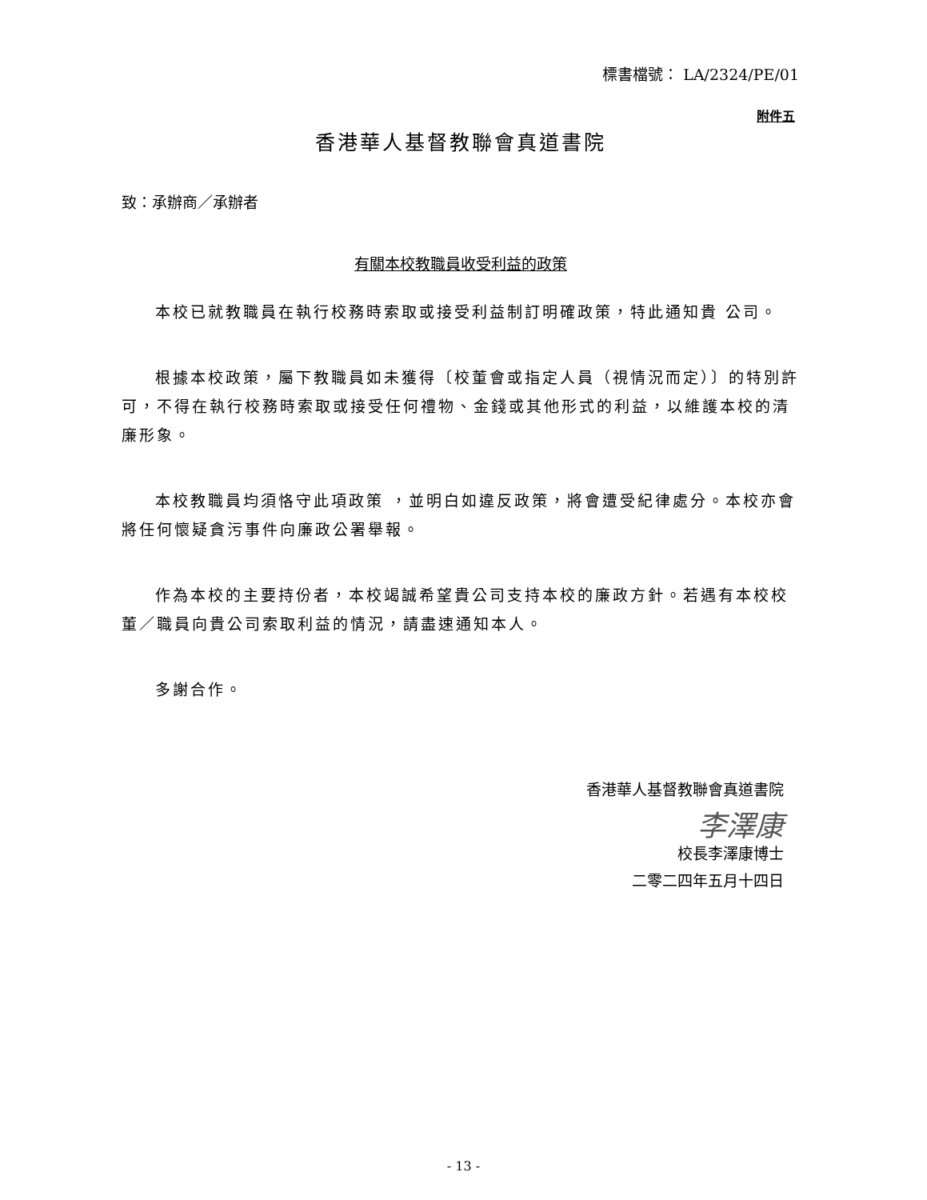標書檔號： LA/2324/PE/01
附件五
香港華人基督教聯會真道書院
致：承辦商／承辦者
有關本校教職員收受利益的政策
本校已就教職員在執行校務時索取或接受利益制訂明確政策，特此通知貴 公司。
根據本校政策，屬下教職員如未獲得〔校董會或指定人員（視情況而定）〕的特別許可，不得在執行校務時索取或接受任何禮物、金錢或其他形式的利益，以維護本校的清廉形象。
本校教職員均須恪守此項政策 ，並明白如違反政策，將會遭受紀律處分。本校亦會將任何懷疑貪污事件向廉政公署舉報。
作為本校的主要持份者，本校竭誠希望貴公司支持本校的廉政方針。若遇有本校校董／職員向貴公司索取利益的情況，請盡速通知本人。
多謝合作。
香港華人基督教聯會真道書院
李澤康
校長李澤康博士
二零二四年五月十四日
- 13 -